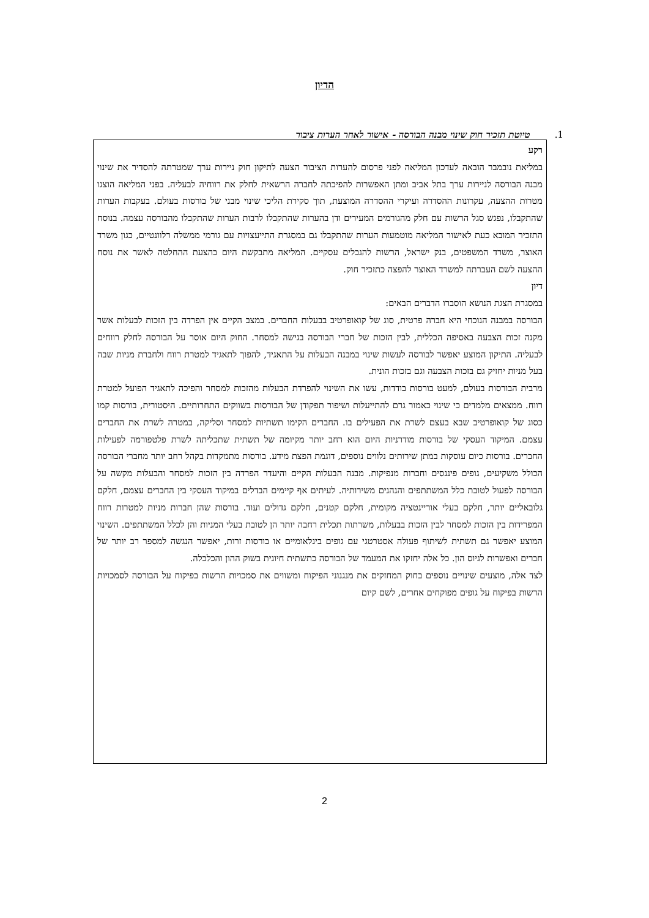הדיון
1. טיוטת תזכיר חוק שינוי מבנה הבורסה - אישור לאחר הערות ציבור
רקע
במליאת נובמבר הובאה לעדכון המליאה לפני פרסום להערות הציבור הצעה לתיקון חוק ניירות ערך שמטרתה להסדיר את שינוי מבנה הבורסה לניירות ערך בתל אביב ומתן האפשרות להפיכתה לחברה הרשאית לחלק את רווחיה לבעליה. בפני המליאה הוצגו מטרות ההצעה, עקרונות ההסדרה ועיקרי ההסדרה המוצעת, תוך סקירת הליכי שינוי מבני של בורסות בעולם. בעקבות הערות שהתקבלו, נפגש סגל הרשות עם חלק מהגורמים המעירים ודן בהערות שהתקבלו לרבות הערות שהתקבלו מהבורסה עצמה. בנוסח התזכיר המובא כעת לאישור המליאה מוטמעות הערות שהתקבלו גם במסגרת התייעצויות עם גורמי ממשלה רלוונטיים, כגון משרד האוצר, משרד המשפטים, בנק ישראל, הרשות להגבלים עסקיים. המליאה מתבקשת היום בהצעת ההחלטה לאשר את נוסח ההצעה לשם העברתה למשרד האוצר להפצה כתזכיר חוק.
דיון
במסגרת הצגת הנושא הוסברו הדברים הבאים:
הבורסה במבנה הנוכחי היא חברה פרטית, סוג של קואופרטיב בבעלות החברים. במצב הקיים אין הפרדה בין הזכות לבעלות אשר מקנה זכות הצבעה באסיפה הכללית, לבין הזכות של חברי הבורסה בגישה למסחר. החוק היום אוסר על הבורסה לחלק רווחים לבעליה. התיקון המוצע יאפשר לבורסה לעשות שינוי במבנה הבעלות על התאגיד, להפוך לתאגיד למטרת רווח ולחברת מניות שבה בעל מניות יחזיק גם בזכות הצבעה וגם בזכות הונית.
מרבית הבורסות בעולם, למעט בורסות בודדות, עשו את השינוי להפרדת הבעלות מהזכות למסחר והפיכה לתאגיד הפועל למטרת רווח. ממצאים מלמדים כי שינוי כאמור גרם להתייעלות ושיפור תפקודן של הבורסות בשווקים התחרותיים. היסטורית, בורסות קמו כסוג של קואופרטיב שבא בעצם לשרת את הפעילים בו. החברים הקימו תשתיות למסחר וסליקה, במטרה לשרת את החברים עצמם. המיקוד העסקי של בורסות מודרניות היום הוא רחב יותר מקיומה של תשתית שתכליתה לשרת פלטפורמה לפעילות החברים. בורסות כיום עוסקות במתן שירותים נלווים נוספים, דוגמת הפצת מידע. בורסות מתמקדות בקהל רחב יותר מחברי הבורסה הכולל משקיעים, גופים פיננסים וחברות מנפיקות. מבנה הבעלות הקיים והיעדר הפרדה בין הזכות למסחר והבעלות מקשה על הבורסה לפעול לטובת כלל המשתתפים והנהנים משירותיה. לעיתים אף קיימים הבדלים במיקוד העסקי בין החברים עצמם, חלקם גלובאליים יותר, חלקם בעלי אוריינטציה מקומית, חלקם קטנים, חלקם גדולים ועוד. בורסות שהן חברות מניות למטרות רווח המפרידות בין הזכות למסחר לבין הזכות בבעלות, משרתות תכלית רחבה יותר הן לטובת בעלי המניות והן לכלל המשתתפים. השינוי המוצע יאפשר גם תשתית לשיתוף פעולה אסטרטגי עם גופים בינלאומיים או בורסות זרות, יאפשר הנגשה למספר רב יותר של חברים ואפשרות לגיוס הון. כל אלה יחזקו את המעמד של הבורסה כתשתית חיונית בשוק ההון והכלכלה.
לצד אלה, מוצעים שינויים נוספים בחוק המחזקים את מנגנוני הפיקוח ומשווים את סמכויות הרשות בפיקוח על הבורסה לסמכויות הרשות בפיקוח על גופים מפוקחים אחרים, לשם קיום
2